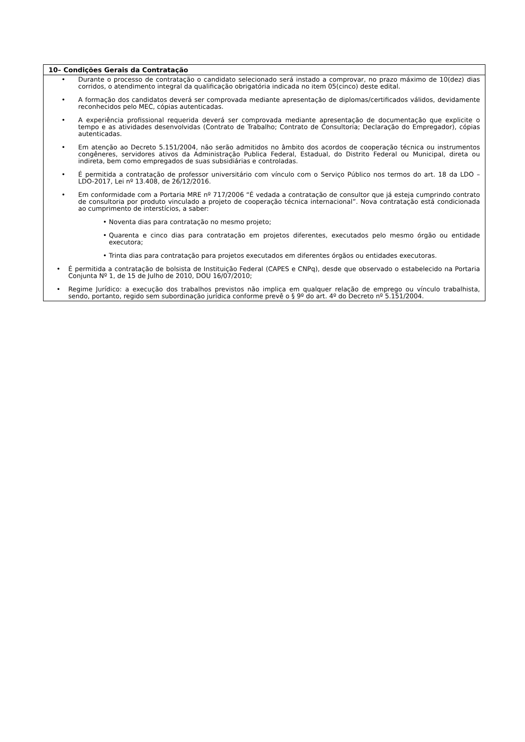| 10– Condições Gerais da Contratação |
| --- |
| • Durante o processo de contratação o candidato selecionado será instado a comprovar, no prazo máximo de 10(dez) dias corridos, o atendimento integral da qualificação obrigatória indicada no item 05(cinco) deste edital. • A formação dos candidatos deverá ser comprovada mediante apresentação de diplomas/certificados válidos, devidamente reconhecidos pelo MEC, cópias autenticadas. • A experiência profissional requerida deverá ser comprovada mediante apresentação de documentação que explicite o tempo e as atividades desenvolvidas (Contrato de Trabalho; Contrato de Consultoria; Declaração do Empregador), cópias autenticadas. • Em atenção ao Decreto 5.151/2004, não serão admitidos no âmbito dos acordos de cooperação técnica ou instrumentos congêneres, servidores ativos da Administração Publica Federal, Estadual, do Distrito Federal ou Municipal, direta ou indireta, bem como empregados de suas subsidiárias e controladas. • É permitida a contratação de professor universitário com vínculo com o Serviço Público nos termos do art. 18 da LDO – LDO-2017, Lei nº 13.408, de 26/12/2016. • Em conformidade com a Portaria MRE nº 717/2006 “É vedada a contratação de consultor que já esteja cumprindo contrato de consultoria por produto vinculado a projeto de cooperação técnica internacional”. Nova contratação está condicionada ao cumprimento de interstícios, a saber: • Noventa dias para contratação no mesmo projeto; • Quarenta e cinco dias para contratação em projetos diferentes, executados pelo mesmo órgão ou entidade executora; • Trinta dias para contratação para projetos executados em diferentes órgãos ou entidades executoras. • É permitida a contratação de bolsista de Instituição Federal (CAPES e CNPq), desde que observado o estabelecido na Portaria Conjunta Nº 1, de 15 de Julho de 2010, DOU 16/07/2010; • Regime Jurídico: a execução dos trabalhos previstos não implica em qualquer relação de emprego ou vínculo trabalhista, sendo, portanto, regido sem subordinação jurídica conforme prevê o § 9º do art. 4º do Decreto nº 5.151/2004. |